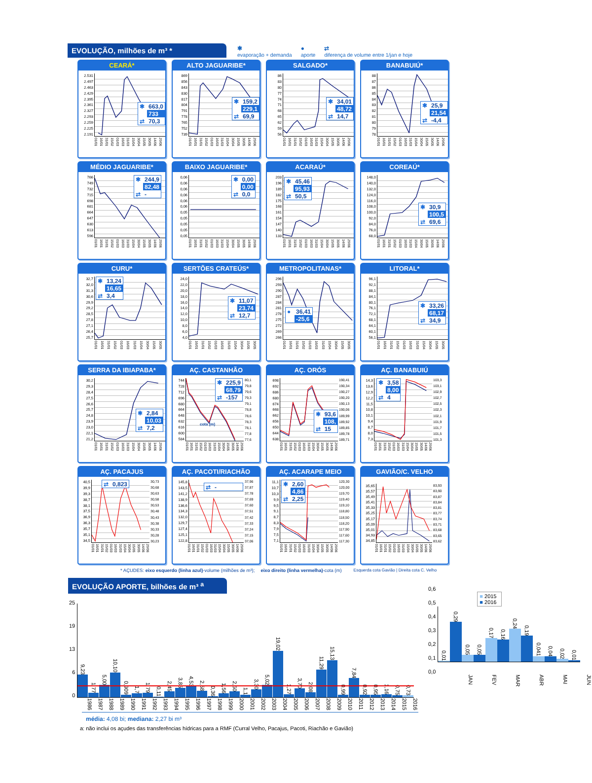EVOLUÇÃO, milhões de m³ *
✱
evaporação + demanda ●
aporte ⇄
diferença de volume entre 1/jan e hoje
CEARÁ*
2.531
2.497
2.463
2.429
2.395
2.361
2.327
2.293
2.259
2.225
2.191
| ✱ | 663,0 |
| ● | 733 |
| ⇄ | 70,3 |
01/01 16/01 31/01 15/02 01/03 16/03 31/03 15/04 30/04 15/05 30/05 14/06 29/06
ALTO JAGUARIBE*
869
856
843
830
817
804
791
778
765
752
739
| ✱ | 159,2 |
| ● | 229,1 |
| ⇄ | 69,9 |
01/01 16/01 31/01 15/02 01/03 16/03 31/03 15/04 30/04 15/05 30/05 14/06 29/06
SALGADO*
86
83
80
77
74
71
68
65
62
59
56
| ✱ | 34,01 |
| ● | 48,72 |
| ⇄ | 14,7 |
01/01 16/01 31/01 15/02 01/03 16/03 31/03 15/04 30/04 15/05 30/05 14/06 29/06
BANABUIÚ*
88
87
86
85
84
83
82
81
80
79
78
| ✱ | 25,9 |
| ● | 21,54 |
| ⇄ | -4,4 |
01/01 16/01 31/01 15/02 01/03 16/03 31/03 15/04 30/04 15/05 30/05 14/06 29/06
MÉDIO JAGUARIBE*
766
749
732
715
698
681
664
647
630
613
596
| ✱ | 244,9 |
| ● | 82,48 |
| ⇄ | - |
01/01 16/01 31/01 15/02 01/03 16/03 31/03 15/04 30/04 15/05 30/05 14/06 29/06
BAIXO JAGUARIBE*
0,06
0,06
0,06
0,06
0,06
0,06
0,05
0,05
0,05
0,05
0,05
| ✱ | 0,00 |
| ● | 0,00 |
| ⇄ | 0,0 |
01/01 16/01 31/01 15/02 01/03 16/03 31/03 15/04 30/04 15/05 30/05 14/06 29/06
ACARAÚ*
203
196
189
182
175
168
161
154
147
140
133
| ✱ | 45,46 |
| ● | 95,93 |
| ⇄ | 50,5 |
01/01 16/01 31/01 15/02 01/03 16/03 31/03 15/04 30/04 15/05 30/05 14/06 29/06
COREAÚ*
148,0
140,0
132,0
124,0
116,0
108,0
100,0
92,0
84,0
76,0
68,0
| ✱ | 30,9 |
| ● | 100,5 |
| ⇄ | 69,6 |
01/01 16/01 31/01 15/02 01/03 16/03 31/03 15/04 30/04 15/05 30/05 14/06 29/06
CURU*
32,7
32,0
31,3
30,6
29,9
29,2
28,5
27,8
27,1
26,4
25,7
| ✱ | 13,24 |
| ● | 16,65 |
| ⇄ | 3,4 |
01/01 16/01 31/01 15/02 01/03 16/03 31/03 15/04 30/04 15/05 30/05
SERTÕES CRATEÚS*
24,0
22,0
20,0
18,0
16,0
14,0
12,0
10,0
8,0
6,0
4,0
| ✱ | 11,07 |
| ● | 23,74 |
| ⇄ | 12,7 |
01/01 16/01 31/01 15/02 01/03 16/03 31/03 15/04 30/04 15/05 30/05
METROPOLITANAS*
296
293
290
287
284
281
278
275
272
269
266
| ● | 36,41 |
| ⇄ | -25,6 |
01/01 16/01 31/01 15/02 01/03 16/03 31/03 15/04 30/04 15/05 30/05
LITORAL*
96,1
92,1
88,1
84,1
80,1
76,1
72,1
68,1
64,1
60,1
56,1
| ✱ | 33,26 |
| ● | 68,17 |
| ⇄ | 34,9 |
01/01 16/01 31/01 15/02 01/03 16/03 31/03 15/04 30/04 15/05 30/05
SERRA DA IBIAPABA*
30,2
29,3
28,4
27,5
26,6
25,7
24,8
23,9
23,0
22,1
21,2
| ✱ | 2,84 |
| ● | 10,03 |
| ⇄ | 7,2 |
01/01 16/01 31/01 15/02 01/03 16/03 31/03 15/04 30/04 15/05 30/05 14/06 29/06
AÇ. CASTANHÃO
744
728
712
696
680
664
648
632
616
600
584
| ✱ | 225,9 |
| ● | 68,79 |
| ⇄ | -157 |
cota (m)
80,1
79,8
79,6
79,3
79,1
78,8
78,6
78,3
78,1
77,8
77,6
01/01 16/01 31/01 15/02 01/03 16/03 31/03 15/04 30/04 15/05 30/05 14/06 29/06
AÇ. ORÓS
698
692
686
680
674
668
662
656
650
644
638
| ✱ | 93,6 |
| ● | 108, |
| ⇄ | 15 |
190,41
190,34
190,27
190,20
190,13
190,06
189,99
189,92
189,85
189,78
189,71
01/01 16/01 31/01 15/02 01/03 16/03 31/03 15/04 30/04 15/05 30/05 14/06 29/06
AÇ. BANABUIÚ
14,3
13,6
12,9
12,2
11,5
10,8
10,1
9,4
8,7
8,0
7,3
| ✱ | 3,58 |
| ● | 8,00 |
| ⇄ | 4 |
103,3
103,1
102,9
102,7
102,5
102,3
102,1
101,9
101,7
101,5
101,3
01/01 16/01 31/01 15/02 01/03 16/03 31/03 15/04 30/04 15/05 30/05 14/06 29/06
AÇ. PACAJUS
40,5
39,9
39,3
38,7
38,1
37,5
36,9
36,3
35,7
35,1
34,5
| ⇄ | 0,823 |
30,73
30,68
30,63
30,58
30,53
30,48
30,43
30,38
30,33
30,28
30,23
01/01 16/01 31/01 15/02 01/03 16/03 31/03 15/04 30/04 15/05 30/05 14/06 29/06
AÇ. PACOTI/RIACHÃO
145,8
143,5
141,2
138,9
136,6
134,3
132,0
129,7
127,4
125,1
122,8
| ⇄ | - |
37,96
37,87
37,78
37,69
37,60
37,51
37,42
37,33
37,24
37,15
37,06
01/01 16/01 31/01 15/02 01/03 16/03 31/03 15/04 30/04 15/05 30/05 14/06 29/06
AÇ. ACARAPE MEIO
11,1
10,7
10,3
9,9
9,5
9,1
8,7
8,3
7,9
7,5
7,1
| ✱ | 2,60 |
| ● | 4,86 |
| ⇄ | 2,25 |
120,30
120,00
119,70
119,40
119,10
118,80
118,50
118,20
117,90
117,60
117,30
01/01 16/01 31/01 15/02 01/03 16/03 31/03 15/04 30/04 15/05 30/05 14/06 29/06
GAVIÃO/C. VELHO
35,65
35,57
35,49
35,41
35,33
35,25
35,17
35,09
35,01
34,93
34,85
83,93
83,90
83,87
83,84
83,81
83,77
83,74
83,71
83,68
83,65
83,62
01/01 16/01 31/01 15/02 01/03 16/03 31/03 15/04 30/04 15/05 30/05 14/06 29/06
* AÇUDES: eixo esquerdo (linha azul)-volume (milhões de m³); eixo direito (linha vermelha)-cota (m) Esquerda cota Gavião | Direita cota C. Velho
EVOLUÇÃO APORTE, bilhões de m³ <sup>a</sup>
25
19
13
6
0
9,23
1,77
5,00
10,10
0,909
1,7
1,79
0,11
2,45
3,85
4,53
2,58
0,36
1,56
2,50
1,1
3,30
5,02
19,02
1,27
3,70
2,08
11,29
15,13
0,99
7,84
0,92
0,95
1,16
0,75
0,73
1986 1987 1988 1989 1990 1991 1992 1993 1994 1995 1996 1997 1998 1999 2000 2001 2002 2003 2004 2005 2006 2007 2008 2009 2010 2011 2012 2013 2014 2015 2016
média: 4,08 bi; mediana: 2,27 bi m³
0,6
0,5
0,4
0,3
0,2
0,1
0,0
■ 2015
■ 2016
0,01
0,29
0,05
0,05
0,17
0,16
0,24
0,19
0,041
0,04
0,02
0,01
JAN FEV MAR ABR MAI JUN
a: não inclui os açudes das transferências hídricas para a RMF (Curral Velho, Pacajus, Pacoti, Riachão e Gavião)